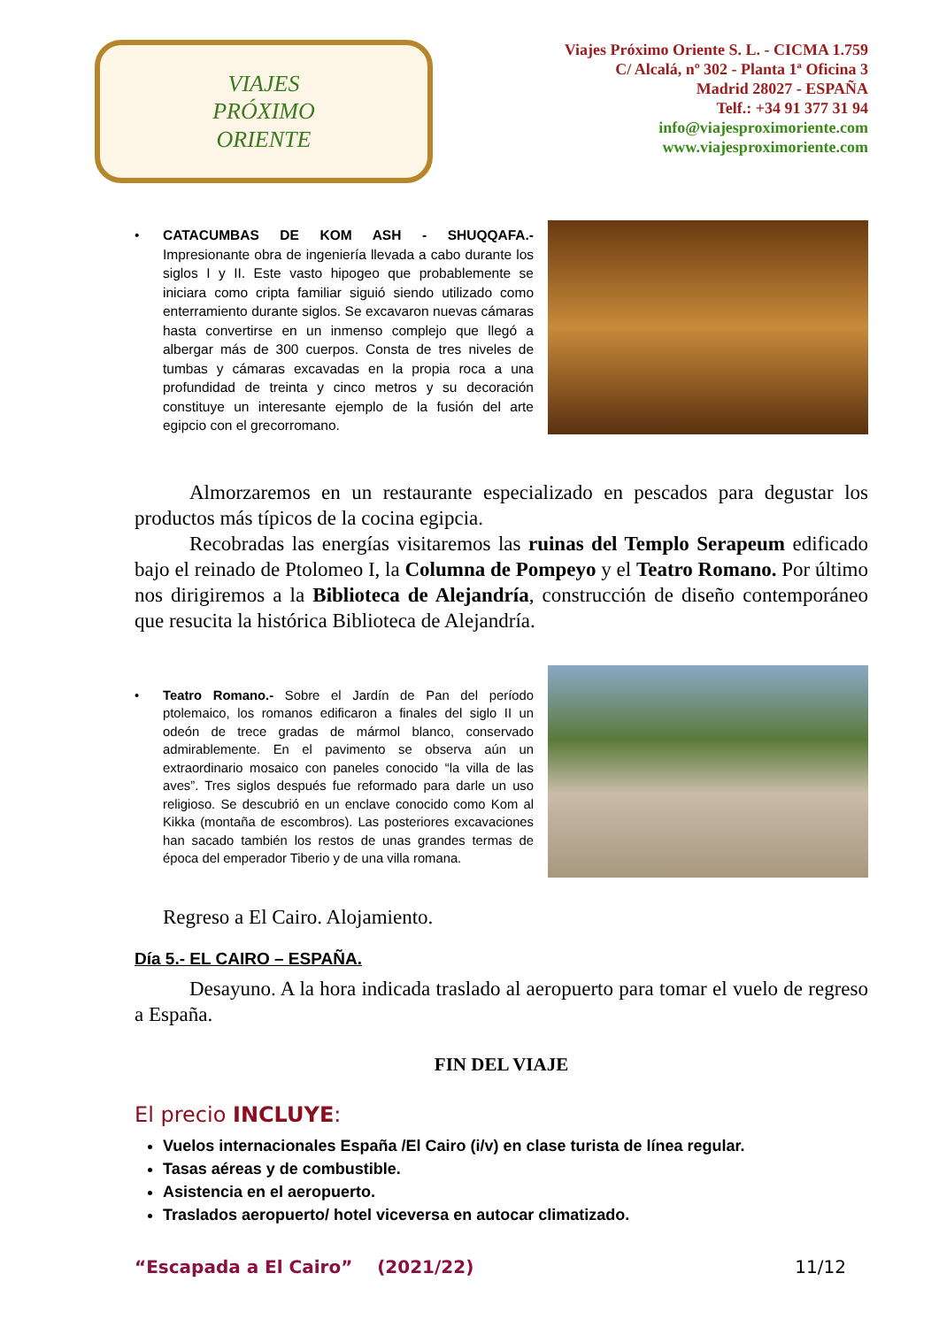VIAJES
PRÓXIMO
ORIENTE
Viajes Próximo Oriente S. L. - CICMA 1.759
C/ Alcalá, nº 302 - Planta 1ª Oficina 3
Madrid 28027 - ESPAÑA
Telf.: +34 91 377 31 94
info@viajesproximoriente.com
www.viajesproximoriente.com
• CATACUMBAS DE KOM ASH - SHUQQAFA.- Impresionante obra de ingeniería llevada a cabo durante los siglos I y II. Este vasto hipogeo que probablemente se iniciara como cripta familiar siguió siendo utilizado como enterramiento durante siglos. Se excavaron nuevas cámaras hasta convertirse en un inmenso complejo que llegó a albergar más de 300 cuerpos. Consta de tres niveles de tumbas y cámaras excavadas en la propia roca a una profundidad de treinta y cinco metros y su decoración constituye un interesante ejemplo de la fusión del arte egipcio con el grecorromano.
Almorzaremos en un restaurante especializado en pescados para degustar los productos más típicos de la cocina egipcia.
Recobradas las energías visitaremos las ruinas del Templo Serapeum edificado bajo el reinado de Ptolomeo I, la Columna de Pompeyo y el Teatro Romano. Por último nos dirigiremos a la Biblioteca de Alejandría, construcción de diseño contemporáneo que resucita la histórica Biblioteca de Alejandría.
• Teatro Romano.- Sobre el Jardín de Pan del período ptolemaico, los romanos edificaron a finales del siglo II un odeón de trece gradas de mármol blanco, conservado admirablemente. En el pavimento se observa aún un extraordinario mosaico con paneles conocido “la villa de las aves”. Tres siglos después fue reformado para darle un uso religioso. Se descubrió en un enclave conocido como Kom al Kikka (montaña de escombros). Las posteriores excavaciones han sacado también los restos de unas grandes termas de época del emperador Tiberio y de una villa romana.
Regreso a El Cairo. Alojamiento.
Día 5.- EL CAIRO – ESPAÑA.
Desayuno. A la hora indicada traslado al aeropuerto para tomar el vuelo de regreso a España.
FIN DEL VIAJE
El precio INCLUYE:
Vuelos internacionales España /El Cairo (i/v) en clase turista de línea regular.
Tasas aéreas y de combustible.
Asistencia en el aeropuerto.
Traslados aeropuerto/ hotel viceversa en autocar climatizado.
“Escapada a El Cairo” (2021/22) 11/12